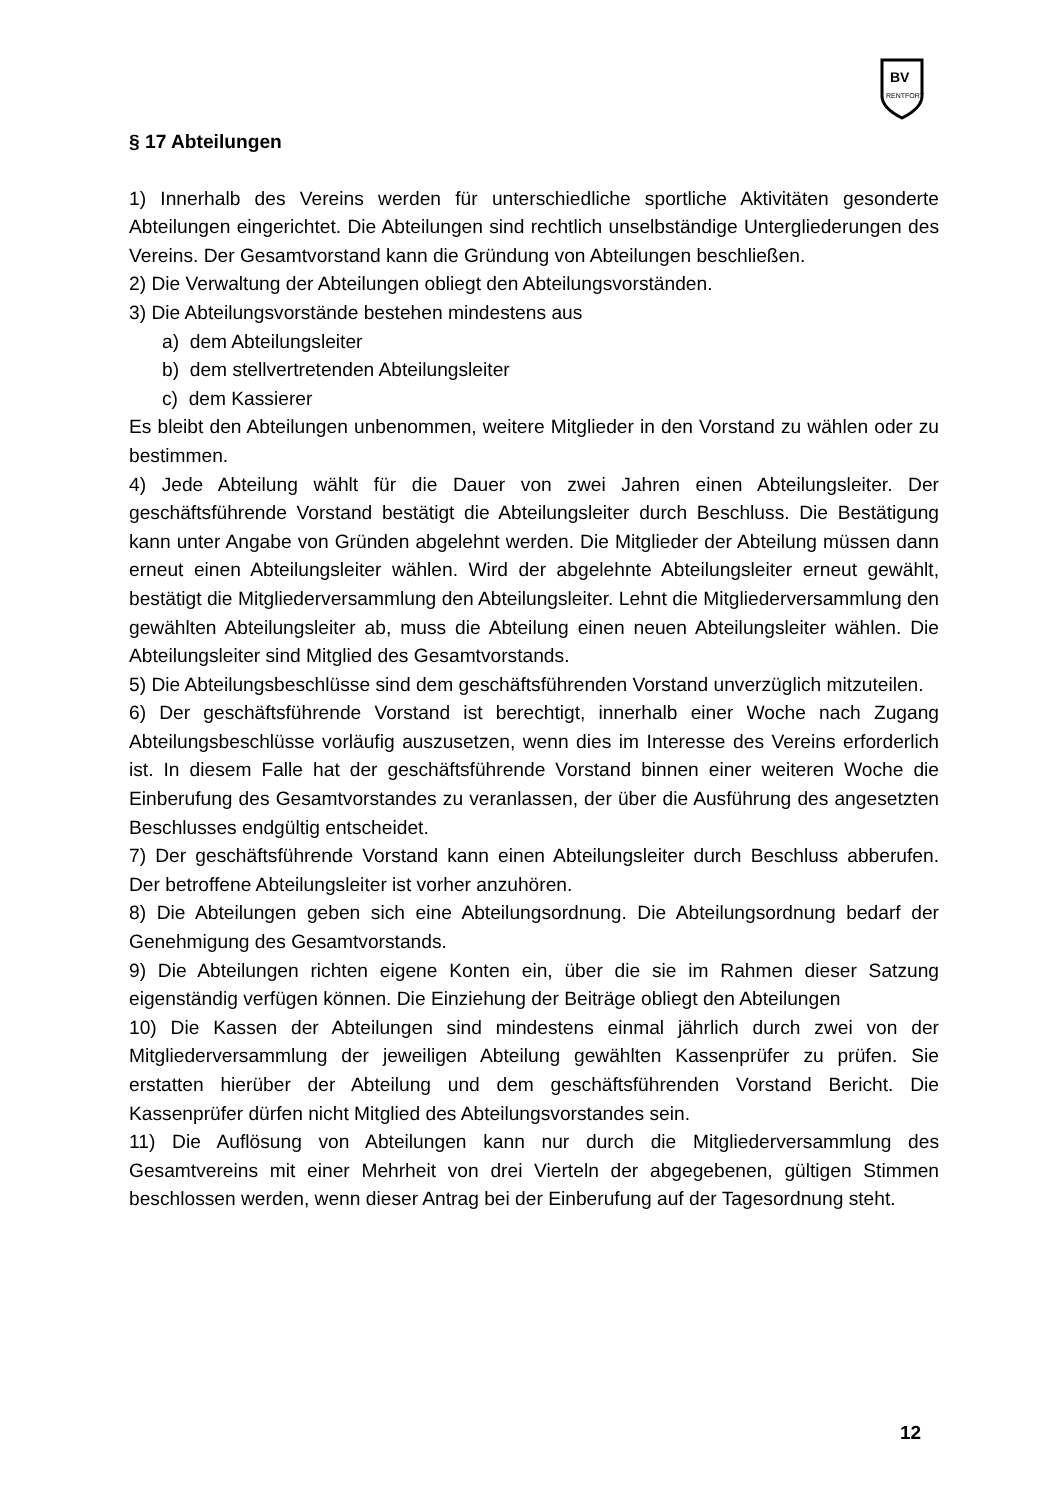BV
RENTFORT
§ 17 Abteilungen
1) Innerhalb des Vereins werden für unterschiedliche sportliche Aktivitäten gesonderte Abteilungen eingerichtet. Die Abteilungen sind rechtlich unselbständige Untergliederungen des Vereins. Der Gesamtvorstand kann die Gründung von Abteilungen beschließen.
2) Die Verwaltung der Abteilungen obliegt den Abteilungsvorständen.
3) Die Abteilungsvorstände bestehen mindestens aus
a) dem Abteilungsleiter
b) dem stellvertretenden Abteilungsleiter
c) dem Kassierer
Es bleibt den Abteilungen unbenommen, weitere Mitglieder in den Vorstand zu wählen oder zu bestimmen.
4) Jede Abteilung wählt für die Dauer von zwei Jahren einen Abteilungsleiter. Der geschäftsführende Vorstand bestätigt die Abteilungsleiter durch Beschluss. Die Bestätigung kann unter Angabe von Gründen abgelehnt werden. Die Mitglieder der Abteilung müssen dann erneut einen Abteilungsleiter wählen. Wird der abgelehnte Abteilungsleiter erneut gewählt, bestätigt die Mitgliederversammlung den Abteilungsleiter. Lehnt die Mitgliederversammlung den gewählten Abteilungsleiter ab, muss die Abteilung einen neuen Abteilungsleiter wählen. Die Abteilungsleiter sind Mitglied des Gesamtvorstands.
5) Die Abteilungsbeschlüsse sind dem geschäftsführenden Vorstand unverzüglich mitzuteilen.
6) Der geschäftsführende Vorstand ist berechtigt, innerhalb einer Woche nach Zugang Abteilungsbeschlüsse vorläufig auszusetzen, wenn dies im Interesse des Vereins erforderlich ist. In diesem Falle hat der geschäftsführende Vorstand binnen einer weiteren Woche die Einberufung des Gesamtvorstandes zu veranlassen, der über die Ausführung des angesetzten Beschlusses endgültig entscheidet.
7) Der geschäftsführende Vorstand kann einen Abteilungsleiter durch Beschluss abberufen. Der betroffene Abteilungsleiter ist vorher anzuhören.
8) Die Abteilungen geben sich eine Abteilungsordnung. Die Abteilungsordnung bedarf der Genehmigung des Gesamtvorstands.
9) Die Abteilungen richten eigene Konten ein, über die sie im Rahmen dieser Satzung eigenständig verfügen können. Die Einziehung der Beiträge obliegt den Abteilungen
10) Die Kassen der Abteilungen sind mindestens einmal jährlich durch zwei von der Mitgliederversammlung der jeweiligen Abteilung gewählten Kassenprüfer zu prüfen. Sie erstatten hierüber der Abteilung und dem geschäftsführenden Vorstand Bericht. Die Kassenprüfer dürfen nicht Mitglied des Abteilungsvorstandes sein.
11) Die Auflösung von Abteilungen kann nur durch die Mitgliederversammlung des Gesamtvereins mit einer Mehrheit von drei Vierteln der abgegebenen, gültigen Stimmen beschlossen werden, wenn dieser Antrag bei der Einberufung auf der Tagesordnung steht.
12